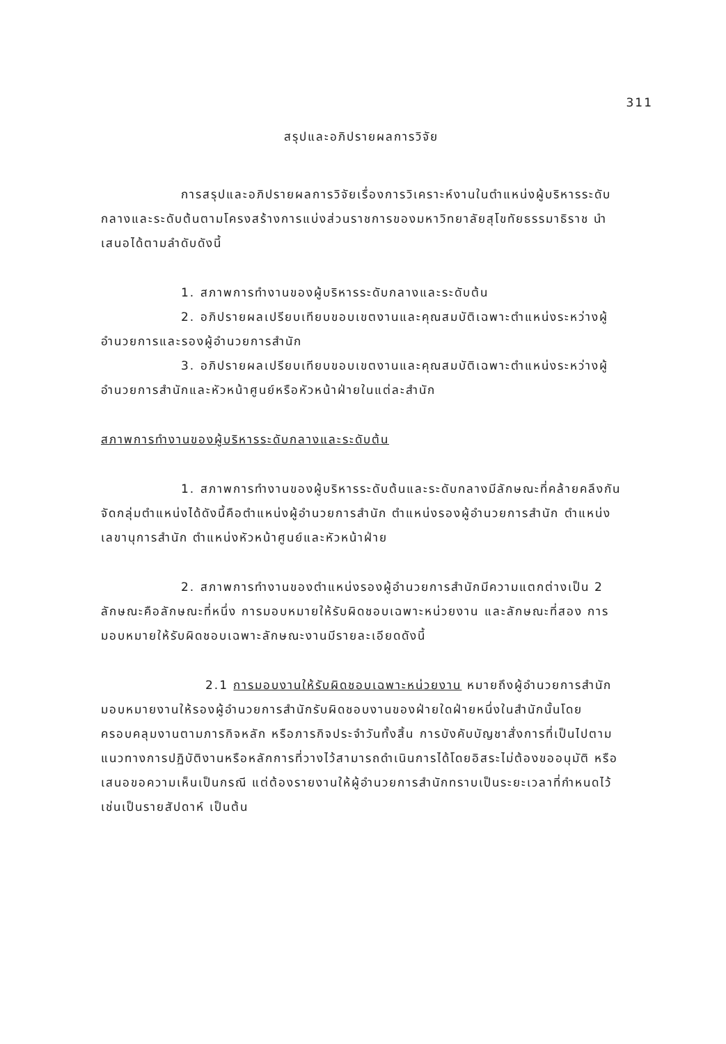311
สรุปและอภิปรายผลการวิจัย
การสรุปและอภิปรายผลการวิจัยเรื่องการวิเคราะห์งานในตำแหน่งผู้บริหารระดับกลางและระดับต้นตามโครงสร้างการแบ่งส่วนราชการของมหาวิทยาลัยสุโขทัยธรรมาธิราช นำเสนอได้ตามลำดับดังนี้
1. สภาพการทำงานของผู้บริหารระดับกลางและระดับต้น
2. อภิปรายผลเปรียบเทียบขอบเขตงานและคุณสมบัติเฉพาะตำแหน่งระหว่างผู้อำนวยการและรองผู้อำนวยการสำนัก
3. อภิปรายผลเปรียบเทียบขอบเขตงานและคุณสมบัติเฉพาะตำแหน่งระหว่างผู้อำนวยการสำนักและหัวหน้าศูนย์หรือหัวหน้าฝ่ายในแต่ละสำนัก
สภาพการทำงานของผู้บริหารระดับกลางและระดับต้น
1. สภาพการทำงานของผู้บริหารระดับต้นและระดับกลางมีลักษณะที่คล้ายคลึงกัน จัดกลุ่มตำแหน่งได้ดังนี้คือตำแหน่งผู้อำนวยการสำนัก ตำแหน่งรองผู้อำนวยการสำนัก ตำแหน่งเลขานุการสำนัก ตำแหน่งหัวหน้าศูนย์และหัวหน้าฝ่าย
2. สภาพการทำงานของตำแหน่งรองผู้อำนวยการสำนักมีความแตกต่างเป็น 2 ลักษณะคือลักษณะที่หนึ่ง การมอบหมายให้รับผิดชอบเฉพาะหน่วยงาน และลักษณะที่สอง การมอบหมายให้รับผิดชอบเฉพาะลักษณะงานมีรายละเอียดดังนี้
2.1 การมอบงานให้รับผิดชอบเฉพาะหน่วยงาน หมายถึงผู้อำนวยการสำนักมอบหมายงานให้รองผู้อำนวยการสำนักรับผิดชอบงานของฝ่ายใดฝ่ายหนึ่งในสำนักนั้นโดยครอบคลุมงานตามภารกิจหลัก หรือภารกิจประจำวันทั้งสิ้น การบังคับบัญชาสั่งการที่เป็นไปตามแนวทางการปฏิบัติงานหรือหลักการที่วางไว้สามารถดำเนินการได้โดยอิสระไม่ต้องขออนุมัติ หรือเสนอขอความเห็นเป็นกรณี แต่ต้องรายงานให้ผู้อำนวยการสำนักทราบเป็นระยะเวลาที่กำหนดไว้ เช่นเป็นรายสัปดาห์ เป็นต้น